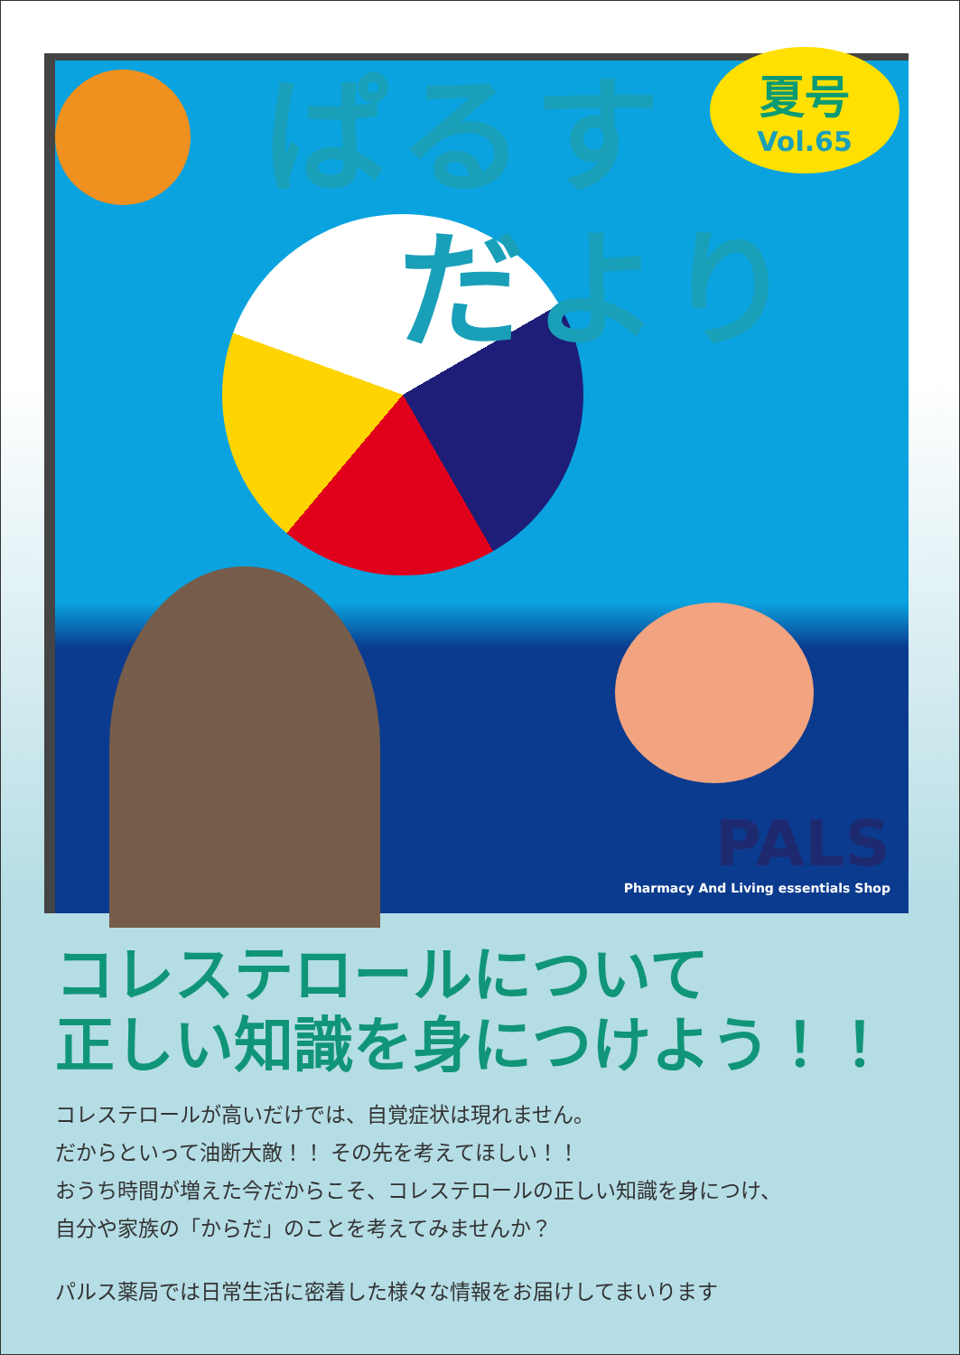ぱるす
　だより
夏号
Vol.65
PALS
Pharmacy And Living essentials Shop
コレステロールについて
正しい知識を身につけよう！！
コレステロールが高いだけでは、自覚症状は現れません。
だからといって油断大敵！！ その先を考えてほしい！！
おうち時間が増えた今だからこそ、コレステロールの正しい知識を身につけ、
自分や家族の「からだ」のことを考えてみませんか？
パルス薬局では日常生活に密着した様々な情報をお届けしてまいります